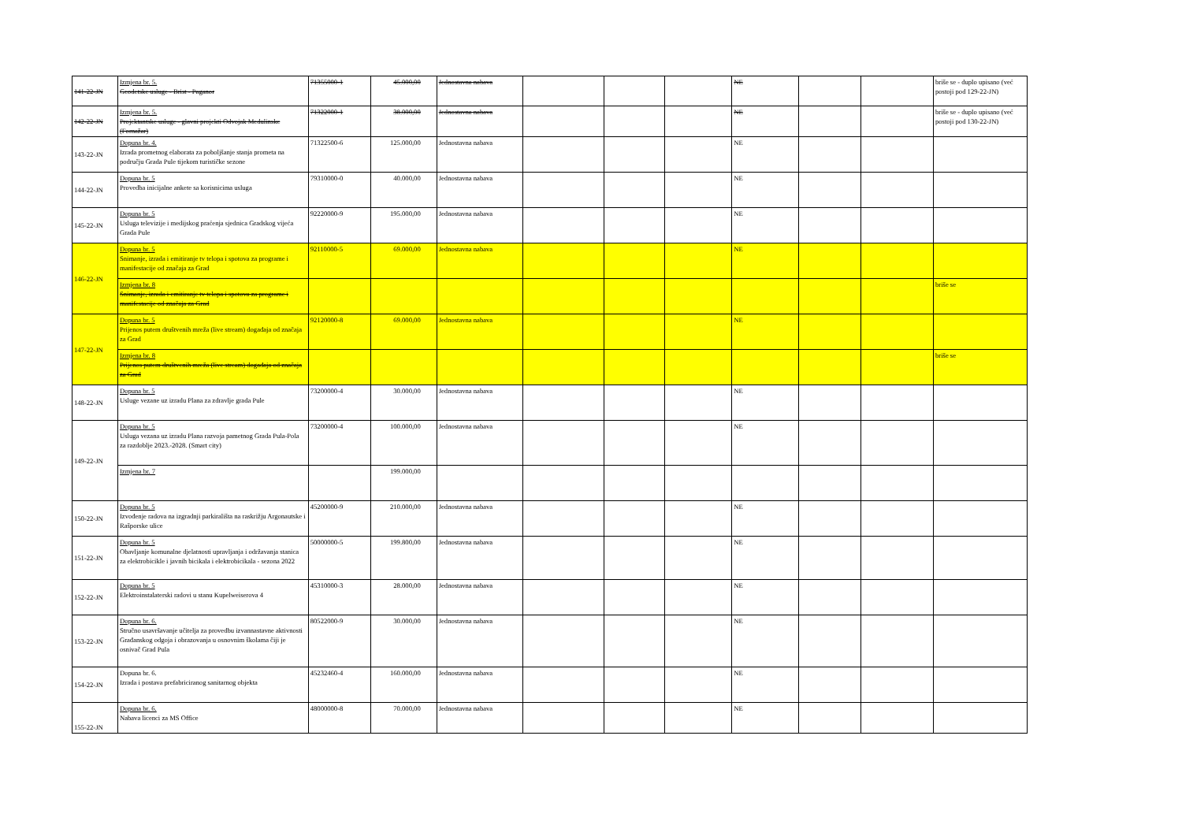| 141-22-JN | Izmjena br. 5. Geodetske usluge - Brist - Paganor | 71355000-1 | 45.000,00 | Jednostavna nabava | | | | NE | | | briše se - duplo upisano (već postoji pod 129-22-JN) |
| 142-22-JN | Izmjena br. 5. Projektantske usluge - glavni projekti Odvojak Medulinske (Fornažar) | 71322000-1 | 38.000,00 | Jednostavna nabava | | | | NE | | | briše se - duplo upisano (već postoji pod 130-22-JN) |
| 143-22-JN | Dopuna br. 4. Izrada prometnog elaborata za poboljšanje stanja prometa na području Grada Pule tijekom turističke sezone | 71322500-6 | 125.000,00 | Jednostavna nabava | | | | NE | | | |
| 144-22-JN | Dopuna br. 5 Provedba inicijalne ankete sa korisnicima usluga | 79310000-0 | 40.000,00 | Jednostavna nabava | | | | NE | | | |
| 145-22-JN | Dopuna br. 5 Usluga televizije i medijskog praćenja sjednica Gradskog vijeća Grada Pule | 92220000-9 | 195.000,00 | Jednostavna nabava | | | | NE | | | |
| 146-22-JN | Dopuna br. 5 Snimanje, izrada i emitiranje tv telopa i spotova za programe i manifestacije od značaja za Grad | 92110000-5 | 69.000,00 | Jednostavna nabava | | | | NE | | | |
| | Izmjena br. 8 Snimanje, izrada i emitiranje tv telopa i spotova za programe i manifestacije od značaja za Grad | | | | | | | | | | briše se |
| 147-22-JN | Dopuna br. 5 Prijenos putem društvenih mreža (live stream) događaja od značaja za Grad | 92120000-8 | 69.000,00 | Jednostavna nabava | | | | NE | | | |
| | Izmjena br. 8 Prijenos putem društvenih mreža (live stream) događaja od značaja za Grad | | | | | | | | | | briše se |
| 148-22-JN | Dopuna br. 5 Usluge vezane uz izradu Plana za zdravlje grada Pule | 73200000-4 | 30.000,00 | Jednostavna nabava | | | | NE | | | |
| 149-22-JN | Dopuna br. 5 Usluga vezana uz izradu Plana razvoja pametnog Grada Pula-Pola za razdoblje 2023.-2028. (Smart city) | 73200000-4 | 100.000,00 | Jednostavna nabava | | | | NE | | | |
| | Izmjena br. 7 | | 199.000,00 | | | | | | | | |
| 150-22-JN | Dopuna br. 5 Izvođenje radova na izgradnji parkirališta na raskrižju Argonautske i Rašporske ulice | 45200000-9 | 210.000,00 | Jednostavna nabava | | | | NE | | | |
| 151-22-JN | Dopuna br. 5 Obavljanje komunalne djelatnosti upravljanja i održavanja stanica za elektrobicikle i javnih bicikala i elektrobicikala - sezona 2022 | 50000000-5 | 199.800,00 | Jednostavna nabava | | | | NE | | | |
| 152-22-JN | Dopuna br. 5 Elektroinstalaterski radovi u stanu Kupelweiserova 4 | 45310000-3 | 28.000,00 | Jednostavna nabava | | | | NE | | | |
| 153-22-JN | Dopuna br. 6. Stručno usavršavanje učitelja za provedbu izvannastavne aktivnosti Građanskog odgoja i obrazovanja u osnovnim školama čiji je osnivač Grad Pula | 80522000-9 | 30.000,00 | Jednostavna nabava | | | | NE | | | |
| 154-22-JN | Dopuna br. 6. Izrada i postava prefabriciranog sanitarnog objekta | 45232460-4 | 160.000,00 | Jednostavna nabava | | | | NE | | | |
| 155-22-JN | Dopuna br. 6. Nabava licenci za MS Office | 48000000-8 | 70.000,00 | Jednostavna nabava | | | | NE | | | |